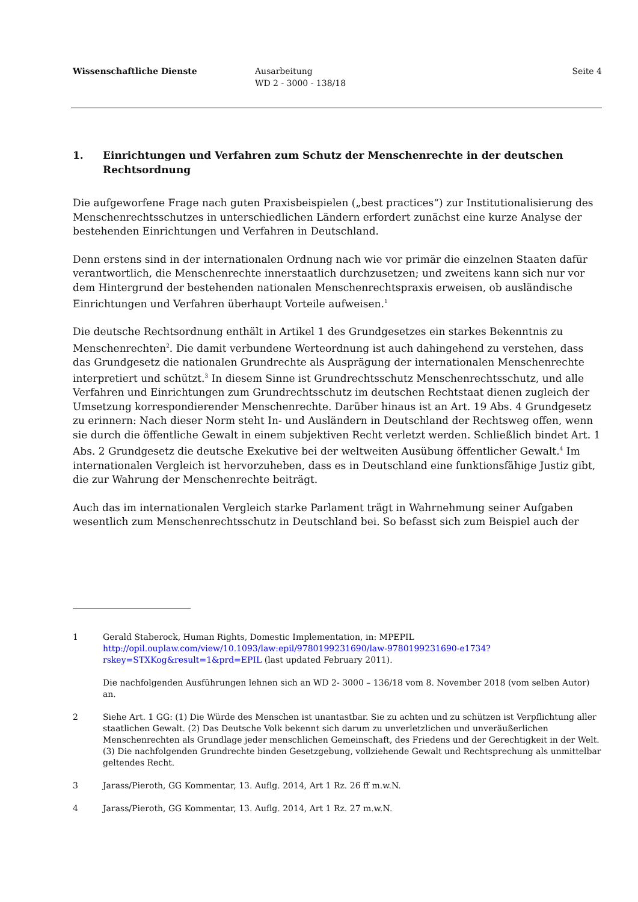Wissenschaftliche Dienste Ausarbeitung
WD 2 - 3000 - 138/18
Seite 4
1. Einrichtungen und Verfahren zum Schutz der Menschenrechte in der deutschen Rechtsordnung
Die aufgeworfene Frage nach guten Praxisbeispielen („best practices“) zur Institutionalisierung des Menschenrechtsschutzes in unterschiedlichen Ländern erfordert zunächst eine kurze Analyse der bestehenden Einrichtungen und Verfahren in Deutschland.
Denn erstens sind in der internationalen Ordnung nach wie vor primär die einzelnen Staaten dafür verantwortlich, die Menschenrechte innerstaatlich durchzusetzen; und zweitens kann sich nur vor dem Hintergrund der bestehenden nationalen Menschenrechtspraxis erweisen, ob ausländische Einrichtungen und Verfahren überhaupt Vorteile aufweisen.<sup>1</sup>
Die deutsche Rechtsordnung enthält in Artikel 1 des Grundgesetzes ein starkes Bekenntnis zu Menschenrechten<sup>2</sup>. Die damit verbundene Werteordnung ist auch dahingehend zu verstehen, dass das Grundgesetz die nationalen Grundrechte als Ausprägung der internationalen Menschenrechte interpretiert und schützt.<sup>3</sup> In diesem Sinne ist Grundrechtsschutz Menschenrechtsschutz, und alle Verfahren und Einrichtungen zum Grundrechtsschutz im deutschen Rechtstaat dienen zugleich der Umsetzung korrespondierender Menschenrechte. Darüber hinaus ist an Art. 19 Abs. 4 Grundgesetz zu erinnern: Nach dieser Norm steht In- und Ausländern in Deutschland der Rechtsweg offen, wenn sie durch die öffentliche Gewalt in einem subjektiven Recht verletzt werden. Schließlich bindet Art. 1 Abs. 2 Grundgesetz die deutsche Exekutive bei der weltweiten Ausübung öffentlicher Gewalt.<sup>4</sup> Im internationalen Vergleich ist hervorzuheben, dass es in Deutschland eine funktionsfähige Justiz gibt, die zur Wahrung der Menschenrechte beiträgt.
Auch das im internationalen Vergleich starke Parlament trägt in Wahrnehmung seiner Aufgaben wesentlich zum Menschenrechtsschutz in Deutschland bei. So befasst sich zum Beispiel auch der
1 Gerald Staberock, Human Rights, Domestic Implementation, in: MPEPIL http://opil.ouplaw.com/view/10.1093/law:epil/9780199231690/law-9780199231690-e1734?rskey=STXKog&result=1&prd=EPIL (last updated February 2011).
Die nachfolgenden Ausführungen lehnen sich an WD 2- 3000 – 136/18 vom 8. November 2018 (vom selben Autor) an.
2 Siehe Art. 1 GG: (1) Die Würde des Menschen ist unantastbar. Sie zu achten und zu schützen ist Verpflichtung aller staatlichen Gewalt. (2) Das Deutsche Volk bekennt sich darum zu unverletzlichen und unveräußerlichen Menschenrechten als Grundlage jeder menschlichen Gemeinschaft, des Friedens und der Gerechtigkeit in der Welt. (3) Die nachfolgenden Grundrechte binden Gesetzgebung, vollziehende Gewalt und Rechtsprechung als unmittelbar geltendes Recht.
3 Jarass/Pieroth, GG Kommentar, 13. Auflg. 2014, Art 1 Rz. 26 ff m.w.N.
4 Jarass/Pieroth, GG Kommentar, 13. Auflg. 2014, Art 1 Rz. 27 m.w.N.